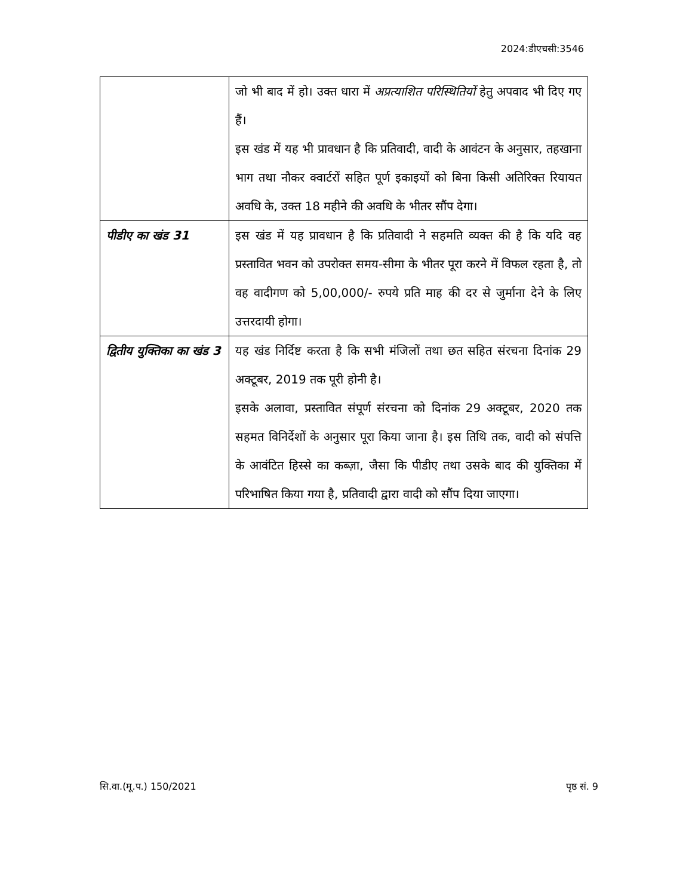2024:डीएचसी:3546
| | जो भी बाद में हो। उक्त धारा में अप्रत्याशित परिस्थितियों हेतु अपवाद भी दिए गए हैं। इस खंड में यह भी प्रावधान है कि प्रतिवादी, वादी के आवंटन के अनुसार, तहखाना भाग तथा नौकर क्वार्टरों सहित पूर्ण इकाइयों को बिना किसी अतिरिक्त रियायत अवधि के, उक्त 18 महीने की अवधि के भीतर सौंप देगा। |
| पीडीए का खंड 31 | इस खंड में यह प्रावधान है कि प्रतिवादी ने सहमति व्यक्त की है कि यदि वह प्रस्तावित भवन को उपरोक्त समय-सीमा के भीतर पूरा करने में विफल रहता है, तो वह वादीगण को 5,00,000/- रुपये प्रति माह की दर से जुर्माना देने के लिए उत्तरदायी होगा। |
| द्वितीय युक्तिका का खंड 3 | यह खंड निर्दिष्ट करता है कि सभी मंजिलों तथा छत सहित संरचना दिनांक 29 अक्टूबर, 2019 तक पूरी होनी है। इसके अलावा, प्रस्तावित संपूर्ण संरचना को दिनांक 29 अक्टूबर, 2020 तक सहमत विनिर्देशों के अनुसार पूरा किया जाना है। इस तिथि तक, वादी को संपत्ति के आवंटित हिस्से का कब्ज़ा, जैसा कि पीडीए तथा उसके बाद की युक्तिका में परिभाषित किया गया है, प्रतिवादी द्वारा वादी को सौंप दिया जाएगा। |
सि.वा.(मू.प.) 150/2021 पृष्ठ सं. 9